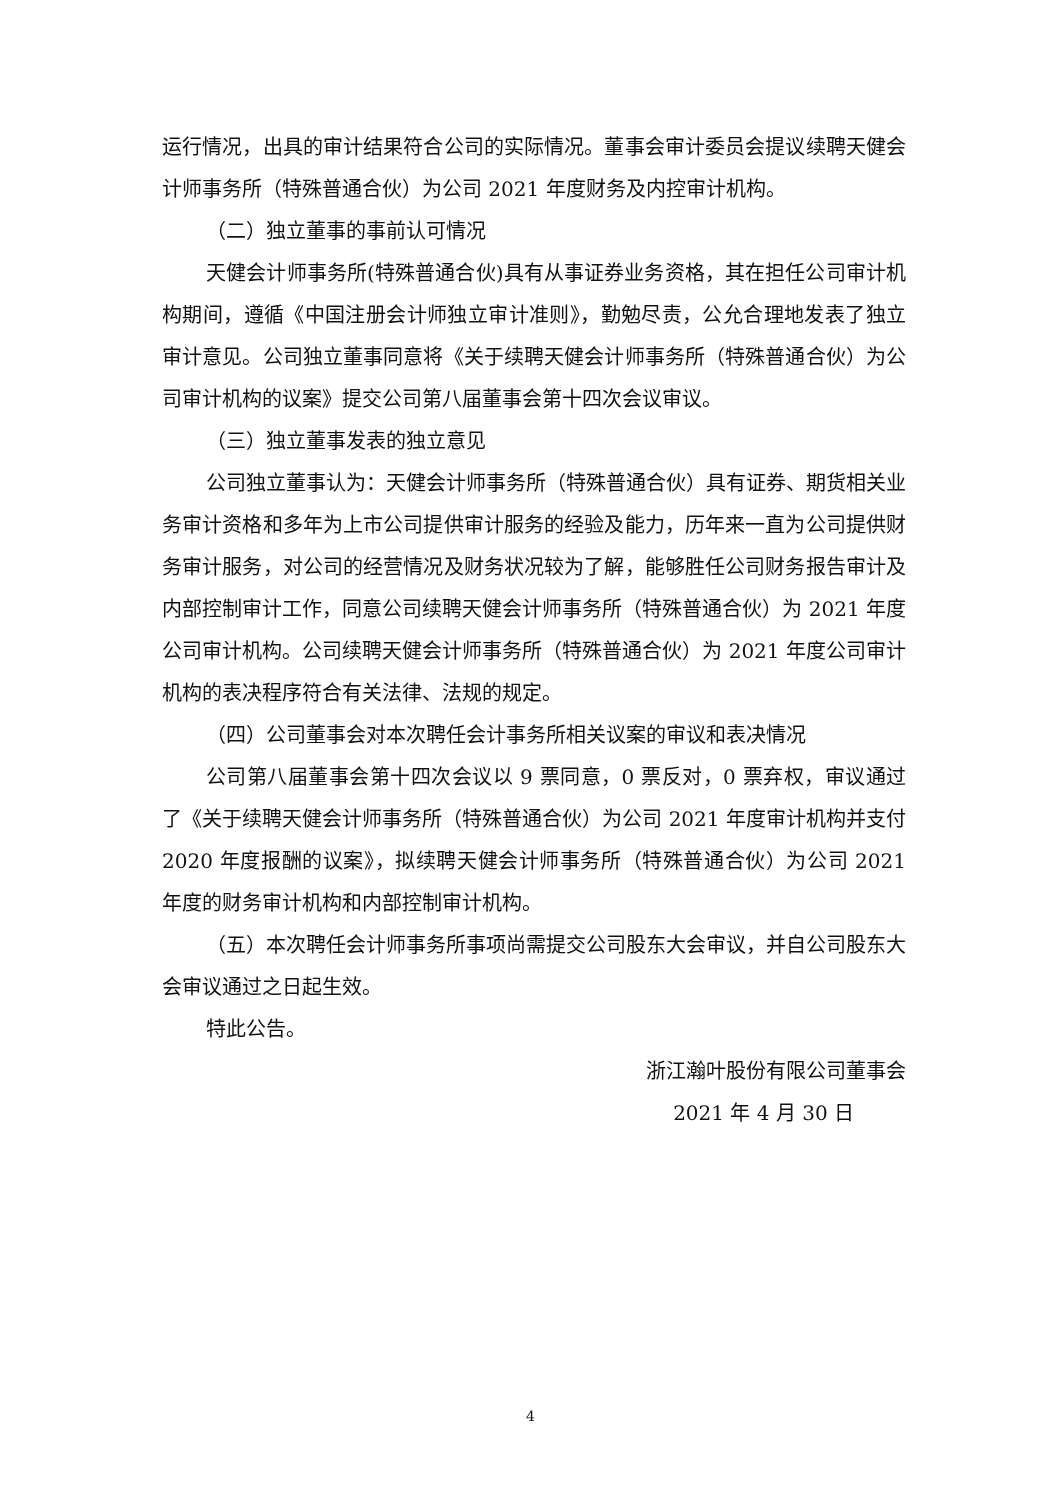运行情况，出具的审计结果符合公司的实际情况。董事会审计委员会提议续聘天健会计师事务所（特殊普通合伙）为公司 2021 年度财务及内控审计机构。
（二）独立董事的事前认可情况
天健会计师事务所(特殊普通合伙)具有从事证券业务资格，其在担任公司审计机构期间，遵循《中国注册会计师独立审计准则》，勤勉尽责，公允合理地发表了独立审计意见。公司独立董事同意将《关于续聘天健会计师事务所（特殊普通合伙）为公司审计机构的议案》提交公司第八届董事会第十四次会议审议。
（三）独立董事发表的独立意见
公司独立董事认为：天健会计师事务所（特殊普通合伙）具有证券、期货相关业务审计资格和多年为上市公司提供审计服务的经验及能力，历年来一直为公司提供财务审计服务，对公司的经营情况及财务状况较为了解，能够胜任公司财务报告审计及内部控制审计工作，同意公司续聘天健会计师事务所（特殊普通合伙）为 2021 年度公司审计机构。公司续聘天健会计师事务所（特殊普通合伙）为 2021 年度公司审计机构的表决程序符合有关法律、法规的规定。
（四）公司董事会对本次聘任会计事务所相关议案的审议和表决情况
公司第八届董事会第十四次会议以 9 票同意，0 票反对，0 票弃权，审议通过了《关于续聘天健会计师事务所（特殊普通合伙）为公司 2021 年度审计机构并支付 2020 年度报酬的议案》，拟续聘天健会计师事务所（特殊普通合伙）为公司 2021 年度的财务审计机构和内部控制审计机构。
（五）本次聘任会计师事务所事项尚需提交公司股东大会审议，并自公司股东大会审议通过之日起生效。
特此公告。
浙江瀚叶股份有限公司董事会
2021 年 4 月 30 日
4